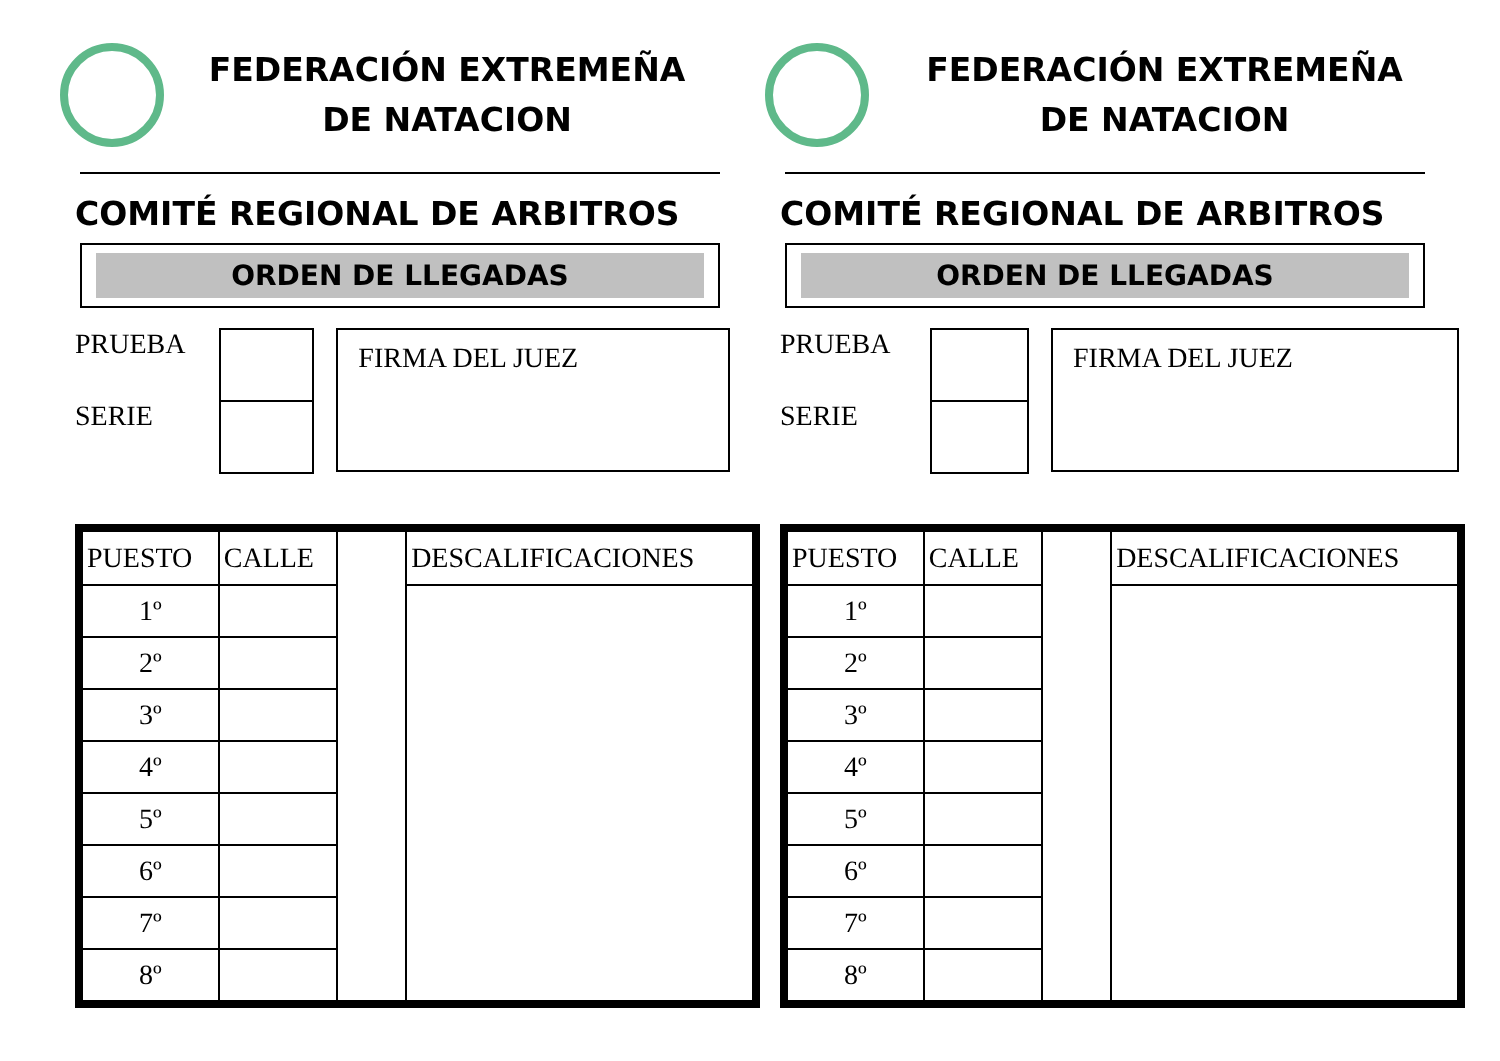FEDERACIÓN EXTREMEÑA
DE NATACION
COMITÉ REGIONAL DE ARBITROS
ORDEN DE LLEGADAS
PRUEBA
SERIE
FIRMA DEL JUEZ
| PUESTO | CALLE | | DESCALIFICACIONES |
| 1º | | | |
| 2º | | | |
| 3º | | | |
| 4º | | | |
| 5º | | | |
| 6º | | | |
| 7º | | | |
| 8º | | | |
FEDERACIÓN EXTREMEÑA
DE NATACION
COMITÉ REGIONAL DE ARBITROS
ORDEN DE LLEGADAS
PRUEBA
SERIE
FIRMA DEL JUEZ
| PUESTO | CALLE | | DESCALIFICACIONES |
| 1º | | | |
| 2º | | | |
| 3º | | | |
| 4º | | | |
| 5º | | | |
| 6º | | | |
| 7º | | | |
| 8º | | | |